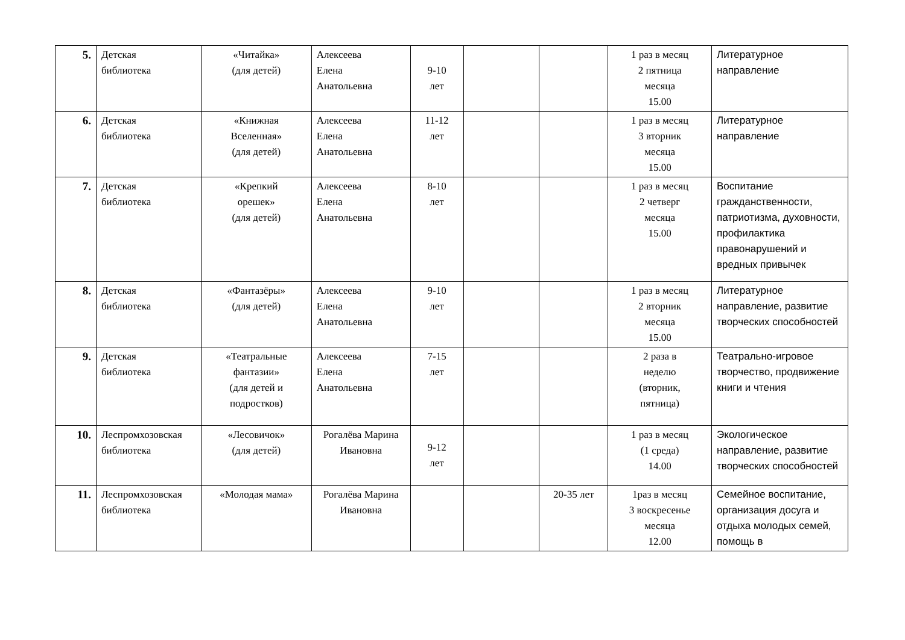| 5. | Детская библиотека | «Читайка» (для детей) | Алексеева Елена Анатольевна | 9-10 лет | | | 1 раз в месяц 2 пятница месяца 15.00 | Литературное направление |
| 6. | Детская библиотека | «Книжная Вселенная» (для детей) | Алексеева Елена Анатольевна | 11-12 лет | | | 1 раз в месяц 3 вторник месяца 15.00 | Литературное направление |
| 7. | Детская библиотека | «Крепкий орешек» (для детей) | Алексеева Елена Анатольевна | 8-10 лет | | | 1 раз в месяц 2 четверг месяца 15.00 | Воспитание гражданственности, патриотизма, духовности, профилактика правонарушений и вредных привычек |
| 8. | Детская библиотека | «Фантазёры» (для детей) | Алексеева Елена Анатольевна | 9-10 лет | | | 1 раз в месяц 2 вторник месяца 15.00 | Литературное направление, развитие творческих способностей |
| 9. | Детская библиотека | «Театральные фантазии» (для детей и подростков) | Алексеева Елена Анатольевна | 7-15 лет | | | 2 раза в неделю (вторник, пятница) | Театрально-игровое творчество, продвижение книги и чтения |
| 10. | Леспромхозовская библиотека | «Лесовичок» (для детей) | Рогалёва Марина Ивановна | 9-12 лет | | | 1 раз в месяц (1 среда) 14.00 | Экологическое направление, развитие творческих способностей |
| 11. | Леспромхозовская библиотека | «Молодая мама» | Рогалёва Марина Ивановна | | | 20-35 лет | 1раз в месяц 3 воскресенье месяца 12.00 | Семейное воспитание, организация досуга и отдыха молодых семей, помощь в |